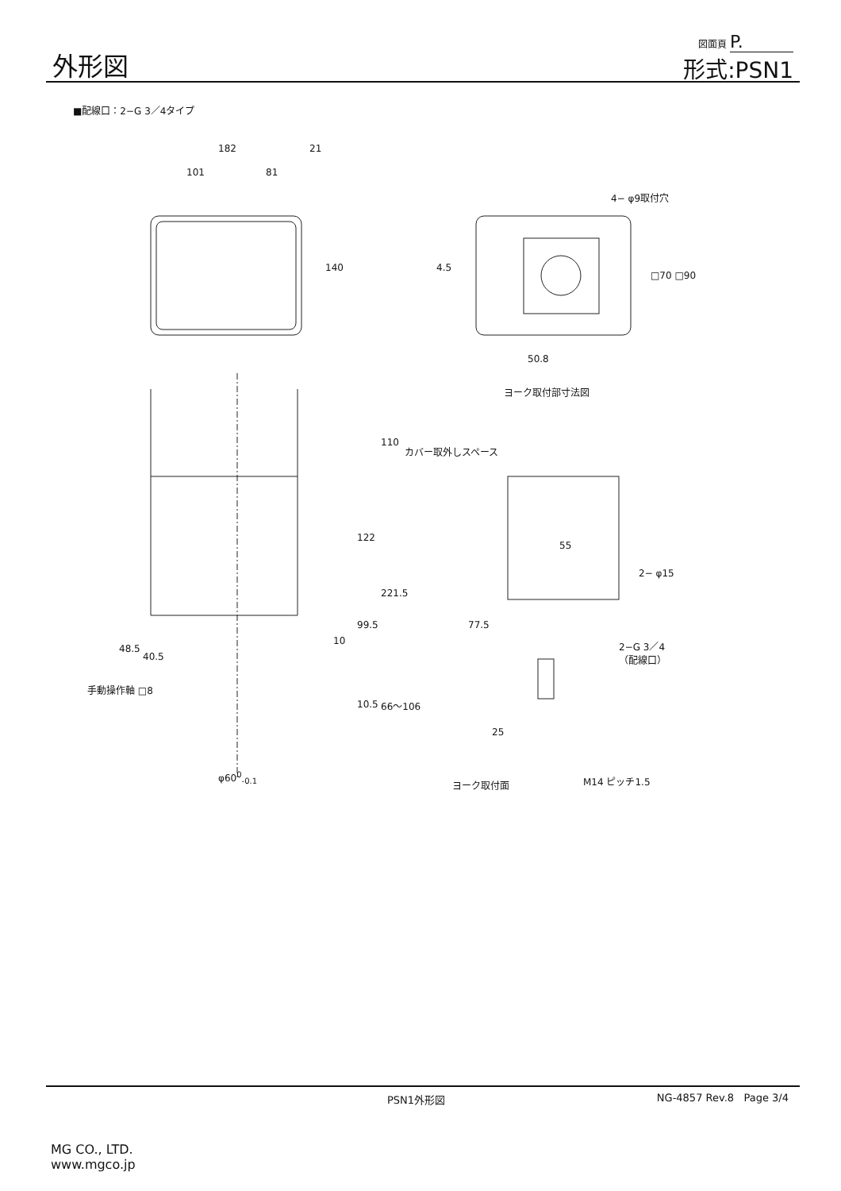外形図
図面頁 P.
形式:PSN1
■配線口：2−G 3／4タイプ
182 21
101 81
140
4− φ9取付穴
4.5
□70 □90
50.8
ヨーク取付部寸法図
110
カバー取外しスペース
122
221.5
55
2− φ15
99.5 77.5
10 2−G 3／4
（配線口）
48.5
40.5
手動操作軸 □8
10.5 66～106
25
φ60<sup>0</sup><sub>-0.1</sub>
ヨーク取付面 M14 ピッチ1.5
PSN1外形図 NG-4857 Rev.8 Page 3/4
MG CO., LTD.
www.mgco.jp